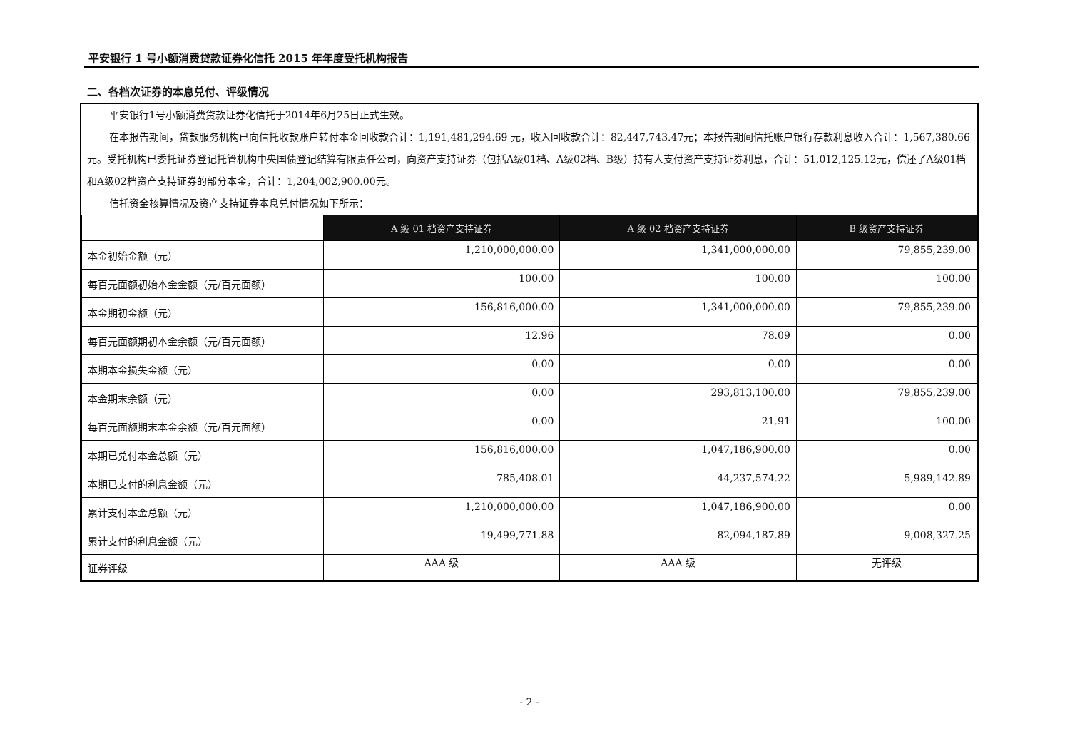平安银行 1 号小额消费贷款证券化信托 2015 年年度受托机构报告
二、各档次证券的本息兑付、评级情况
平安银行1号小额消费贷款证券化信托于2014年6月25日正式生效。
在本报告期间，贷款服务机构已向信托收款账户转付本金回收款合计：1,191,481,294.69 元，收入回收款合计：82,447,743.47元；本报告期间信托账户银行存款利息收入合计：1,567,380.66元。受托机构已委托证券登记托管机构中央国债登记结算有限责任公司，向资产支持证券（包括A级01档、A级02档、B级）持有人支付资产支持证券利息，合计：51,012,125.12元，偿还了A级01档和A级02档资产支持证券的部分本金，合计：1,204,002,900.00元。
信托资金核算情况及资产支持证券本息兑付情况如下所示：
| | A 级 01 档资产支持证券 | A 级 02 档资产支持证券 | B 级资产支持证券 |
| 本金初始金额（元） | 1,210,000,000.00 | 1,341,000,000.00 | 79,855,239.00 |
| 每百元面额初始本金金额（元/百元面额） | 100.00 | 100.00 | 100.00 |
| 本金期初金额（元） | 156,816,000.00 | 1,341,000,000.00 | 79,855,239.00 |
| 每百元面额期初本金余额（元/百元面额） | 12.96 | 78.09 | 0.00 |
| 本期本金损失金额（元） | 0.00 | 0.00 | 0.00 |
| 本金期末余额（元） | 0.00 | 293,813,100.00 | 79,855,239.00 |
| 每百元面额期末本金余额（元/百元面额） | 0.00 | 21.91 | 100.00 |
| 本期已兑付本金总额（元） | 156,816,000.00 | 1,047,186,900.00 | 0.00 |
| 本期已支付的利息金额（元） | 785,408.01 | 44,237,574.22 | 5,989,142.89 |
| 累计支付本金总额（元） | 1,210,000,000.00 | 1,047,186,900.00 | 0.00 |
| 累计支付的利息金额（元） | 19,499,771.88 | 82,094,187.89 | 9,008,327.25 |
| 证券评级 | AAA 级 | AAA 级 | 无评级 |
- 2 -